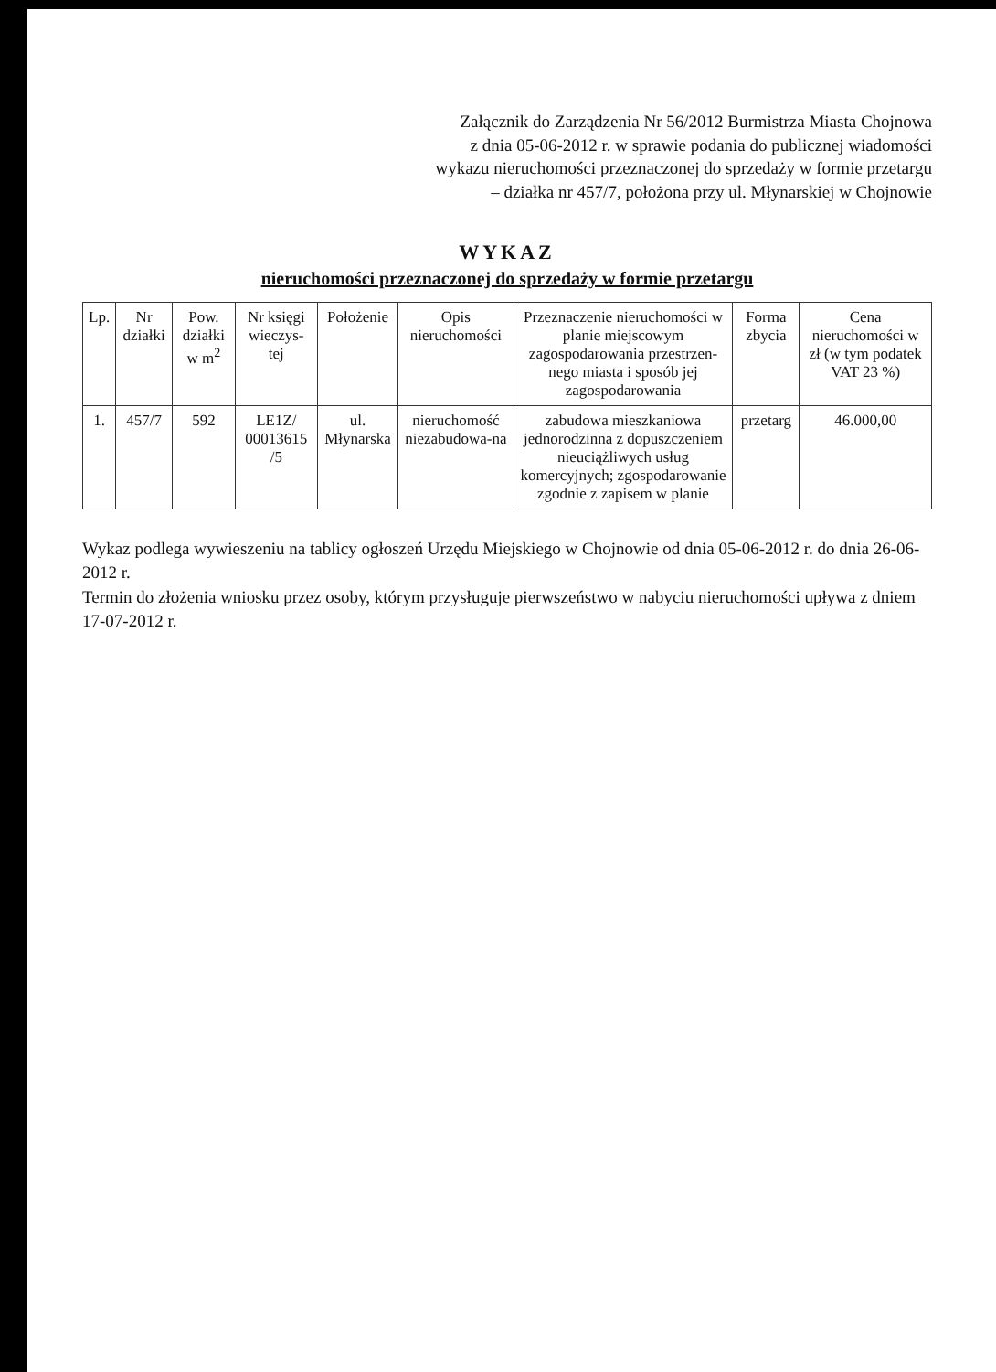Załącznik do Zarządzenia Nr 56/2012 Burmistrza Miasta Chojnowa
z dnia 05-06-2012 r. w sprawie podania do publicznej wiadomości
wykazu nieruchomości przeznaczonej do sprzedaży w formie przetargu
– działka nr 457/7, położona przy ul. Młynarskiej w Chojnowie
WYKAZ
nieruchomości przeznaczonej do sprzedaży w formie przetargu
| Lp. | Nr działki | Pow. działki w m<sup>2</sup> | Nr księgi wieczys-tej | Położenie | Opis nieruchomości | Przeznaczenie nieruchomości w planie miejscowym zagospodarowania przestrzen-nego miasta i sposób jej zagospodarowania | Forma zbycia | Cena nieruchomości w zł (w tym podatek VAT 23 %) |
| --- | --- | --- | --- | --- | --- | --- | --- | --- |
| 1. | 457/7 | 592 | LE1Z/ 00013615 /5 | ul. Młynarska | nieruchomość niezabudowa-na | zabudowa mieszkaniowa jednorodzinna z dopuszczeniem nieuciążliwych usług komercyjnych; zgospodarowanie zgodnie z zapisem w planie | przetarg | 46.000,00 |
Wykaz podlega wywieszeniu na tablicy ogłoszeń Urzędu Miejskiego w Chojnowie od dnia 05-06-2012 r. do dnia 26-06-2012 r.
Termin do złożenia wniosku przez osoby, którym przysługuje pierwszeństwo w nabyciu nieruchomości upływa z dniem
17-07-2012 r.